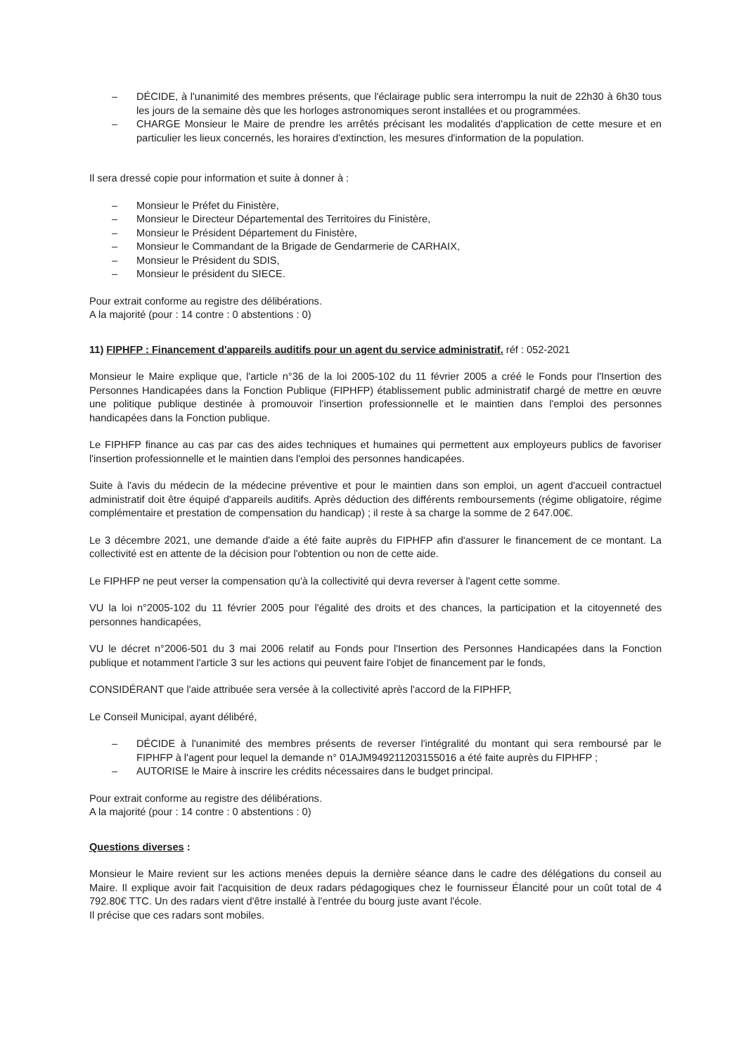– DÉCIDE, à l'unanimité des membres présents, que l'éclairage public sera interrompu la nuit de 22h30 à 6h30 tous les jours de la semaine dès que les horloges astronomiques seront installées et ou programmées.
– CHARGE Monsieur le Maire de prendre les arrêtés précisant les modalités d'application de cette mesure et en particulier les lieux concernés, les horaires d'extinction, les mesures d'information de la population.
Il sera dressé copie pour information et suite à donner à :
– Monsieur le Préfet du Finistère,
– Monsieur le Directeur Départemental des Territoires du Finistère,
– Monsieur le Président Département du Finistère,
– Monsieur le Commandant de la Brigade de Gendarmerie de CARHAIX,
– Monsieur le Président du SDIS,
– Monsieur le président du SIECE.
Pour extrait conforme au registre des délibérations.
A la majorité (pour : 14 contre : 0 abstentions : 0)
11) FIPHFP : Financement d'appareils auditifs pour un agent du service administratif. réf : 052-2021
Monsieur le Maire explique que, l'article n°36 de la loi 2005-102 du 11 février 2005 a créé le Fonds pour l'Insertion des Personnes Handicapées dans la Fonction Publique (FIPHFP) établissement public administratif chargé de mettre en œuvre une politique publique destinée à promouvoir l'insertion professionnelle et le maintien dans l'emploi des personnes handicapées dans la Fonction publique.
Le FIPHFP finance au cas par cas des aides techniques et humaines qui permettent aux employeurs publics de favoriser l'insertion professionnelle et le maintien dans l'emploi des personnes handicapées.
Suite à l'avis du médecin de la médecine préventive et pour le maintien dans son emploi, un agent d'accueil contractuel administratif doit être équipé d'appareils auditifs. Après déduction des différents remboursements (régime obligatoire, régime complémentaire et prestation de compensation du handicap) ; il reste à sa charge la somme de 2 647.00€.
Le 3 décembre 2021, une demande d'aide a été faite auprès du FIPHFP afin d'assurer le financement de ce montant. La collectivité est en attente de la décision pour l'obtention ou non de cette aide.
Le FIPHFP ne peut verser la compensation qu'à la collectivité qui devra reverser à l'agent cette somme.
VU la loi n°2005-102 du 11 février 2005 pour l'égalité des droits et des chances, la participation et la citoyenneté des personnes handicapées,
VU le décret n°2006-501 du 3 mai 2006 relatif au Fonds pour l'Insertion des Personnes Handicapées dans la Fonction publique et notamment l'article 3 sur les actions qui peuvent faire l'objet de financement par le fonds,
CONSIDÉRANT que l'aide attribuée sera versée à la collectivité après l'accord de la FIPHFP,
Le Conseil Municipal, ayant délibéré,
– DÉCIDE à l'unanimité des membres présents de reverser l'intégralité du montant qui sera remboursé par le FIPHFP à l'agent pour lequel la demande n° 01AJM949211203155016 a été faite auprès du FIPHFP ;
– AUTORISE le Maire à inscrire les crédits nécessaires dans le budget principal.
Pour extrait conforme au registre des délibérations.
A la majorité (pour : 14 contre : 0 abstentions : 0)
Questions diverses :
Monsieur le Maire revient sur les actions menées depuis la dernière séance dans le cadre des délégations du conseil au Maire. Il explique avoir fait l'acquisition de deux radars pédagogiques chez le fournisseur Élancité pour un coût total de 4 792.80€ TTC. Un des radars vient d'être installé à l'entrée du bourg juste avant l'école.
Il précise que ces radars sont mobiles.